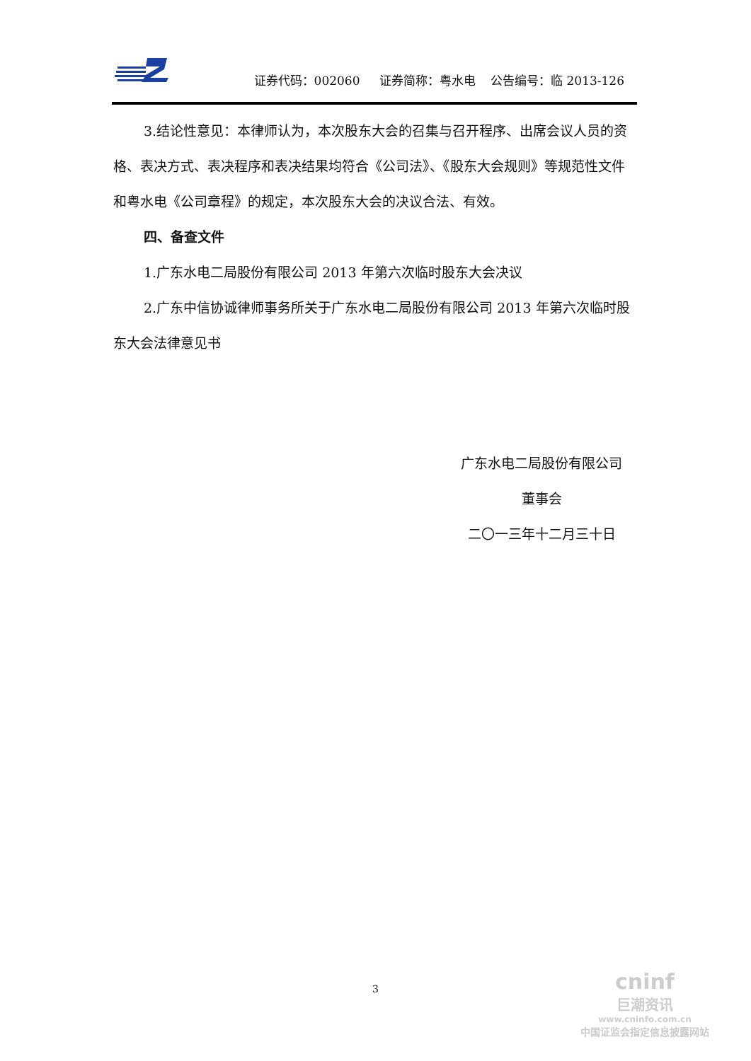证券代码：002060 证券简称：粤水电 公告编号：临 2013-126
3.结论性意见：本律师认为，本次股东大会的召集与召开程序、出席会议人员的资格、表决方式、表决程序和表决结果均符合《公司法》、《股东大会规则》等规范性文件和粤水电《公司章程》的规定，本次股东大会的决议合法、有效。
四、备查文件
1.广东水电二局股份有限公司 2013 年第六次临时股东大会决议
2.广东中信协诚律师事务所关于广东水电二局股份有限公司 2013 年第六次临时股东大会法律意见书
广东水电二局股份有限公司
董事会
二〇一三年十二月三十日
3
cninf
巨潮资讯
www.cninfo.com.cn
中国证监会指定信息披露网站